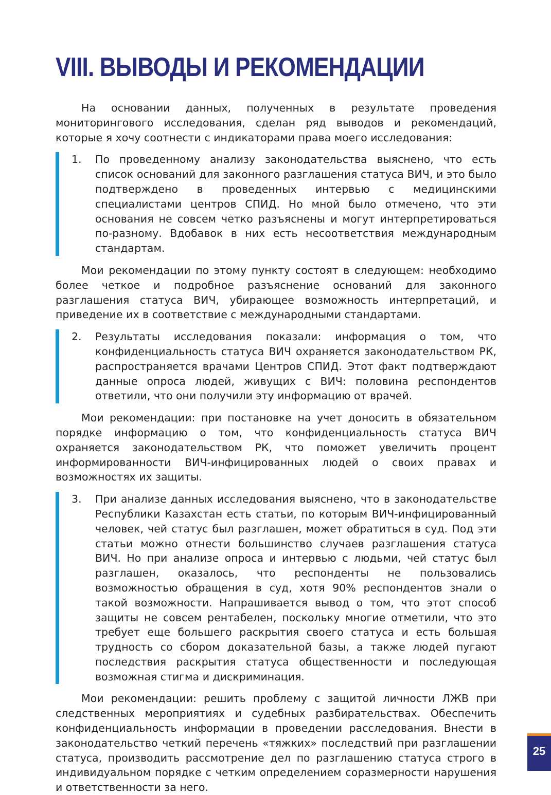VIII. ВЫВОДЫ И РЕКОМЕНДАЦИИ
На основании данных, полученных в результате проведения мониторингового исследования, сделан ряд выводов и рекомендаций, которые я хочу соотнести с индикаторами права моего исследования:
1. По проведенному анализу законодательства выяснено, что есть список оснований для законного разглашения статуса ВИЧ, и это было подтверждено в проведенных интервью с медицинскими специалистами центров СПИД. Но мной было отмечено, что эти основания не совсем четко разъяснены и могут интерпретироваться по-разному. Вдобавок в них есть несоответствия международным стандартам.
Мои рекомендации по этому пункту состоят в следующем: необходимо более четкое и подробное разъяснение оснований для законного разглашения статуса ВИЧ, убирающее возможность интерпретаций, и приведение их в соответствие с международными стандартами.
2. Результаты исследования показали: информация о том, что конфиденциальность статуса ВИЧ охраняется законодательством РК, распространяется врачами Центров СПИД. Этот факт подтверждают данные опроса людей, живущих с ВИЧ: половина респондентов ответили, что они получили эту информацию от врачей.
Мои рекомендации: при постановке на учет доносить в обязательном порядке информацию о том, что конфиденциальность статуса ВИЧ охраняется законодательством РК, что поможет увеличить процент информированности ВИЧ-инфицированных людей о своих правах и возможностях их защиты.
3. При анализе данных исследования выяснено, что в законодательстве Республики Казахстан есть статьи, по которым ВИЧ-инфицированный человек, чей статус был разглашен, может обратиться в суд. Под эти статьи можно отнести большинство случаев разглашения статуса ВИЧ. Но при анализе опроса и интервью с людьми, чей статус был разглашен, оказалось, что респонденты не пользовались возможностью обращения в суд, хотя 90% респондентов знали о такой возможности. Напрашивается вывод о том, что этот способ защиты не совсем рентабелен, поскольку многие отметили, что это требует еще большего раскрытия своего статуса и есть большая трудность со сбором доказательной базы, а также людей пугают последствия раскрытия статуса общественности и последующая возможная стигма и дискриминация.
Мои рекомендации: решить проблему с защитой личности ЛЖВ при следственных мероприятиях и судебных разбирательствах. Обеспечить конфиденциальность информации в проведении расследования. Внести в законодательство четкий перечень «тяжких» последствий при разглашении статуса, производить рассмотрение дел по разглашению статуса строго в индивидуальном порядке с четким определением соразмерности нарушения и ответственности за него.
25